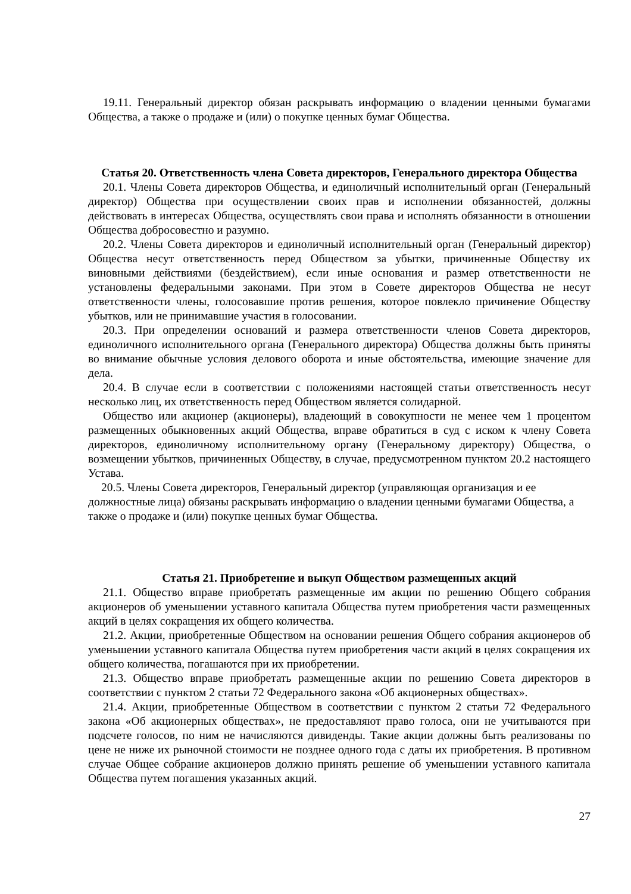19.11. Генеральный директор обязан раскрывать информацию о владении ценными бумагами Общества, а также о продаже и (или) о покупке ценных бумаг Общества.
Статья 20. Ответственность члена Совета директоров, Генерального директора Общества
20.1. Члены Совета директоров Общества, и единоличный исполнительный орган (Генеральный директор) Общества при осуществлении своих прав и исполнении обязанностей, должны действовать в интересах Общества, осуществлять свои права и исполнять обязанности в отношении Общества добросовестно и разумно.
20.2. Члены Совета директоров и единоличный исполнительный орган (Генеральный директор) Общества несут ответственность перед Обществом за убытки, причиненные Обществу их виновными действиями (бездействием), если иные основания и размер ответственности не установлены федеральными законами. При этом в Совете директоров Общества не несут ответственности члены, голосовавшие против решения, которое повлекло причинение Обществу убытков, или не принимавшие участия в голосовании.
20.3. При определении оснований и размера ответственности членов Совета директоров, единоличного исполнительного органа (Генерального директора) Общества должны быть приняты во внимание обычные условия делового оборота и иные обстоятельства, имеющие значение для дела.
20.4. В случае если в соответствии с положениями настоящей статьи ответственность несут несколько лиц, их ответственность перед Обществом является солидарной.
Общество или акционер (акционеры), владеющий в совокупности не менее чем 1 процентом размещенных обыкновенных акций Общества, вправе обратиться в суд с иском к члену Совета директоров, единоличному исполнительному органу (Генеральному директору) Общества, о возмещении убытков, причиненных Обществу, в случае, предусмотренном пунктом 20.2 настоящего Устава.
20.5. Члены Совета директоров, Генеральный директор (управляющая организация и ее должностные лица) обязаны раскрывать информацию о владении ценными бумагами Общества, а также о продаже и (или) покупке ценных бумаг Общества.
Статья 21. Приобретение и выкуп Обществом размещенных акций
21.1. Общество вправе приобретать размещенные им акции по решению Общего собрания акционеров об уменьшении уставного капитала Общества путем приобретения части размещенных акций в целях сокращения их общего количества.
21.2. Акции, приобретенные Обществом на основании решения Общего собрания акционеров об уменьшении уставного капитала Общества путем приобретения части акций в целях сокращения их общего количества, погашаются при их приобретении.
21.3. Общество вправе приобретать размещенные акции по решению Совета директоров в соответствии с пунктом 2 статьи 72 Федерального закона «Об акционерных обществах».
21.4. Акции, приобретенные Обществом в соответствии с пунктом 2 статьи 72 Федерального закона «Об акционерных обществах», не предоставляют право голоса, они не учитываются при подсчете голосов, по ним не начисляются дивиденды. Такие акции должны быть реализованы по цене не ниже их рыночной стоимости не позднее одного года с даты их приобретения. В противном случае Общее собрание акционеров должно принять решение об уменьшении уставного капитала Общества путем погашения указанных акций.
27